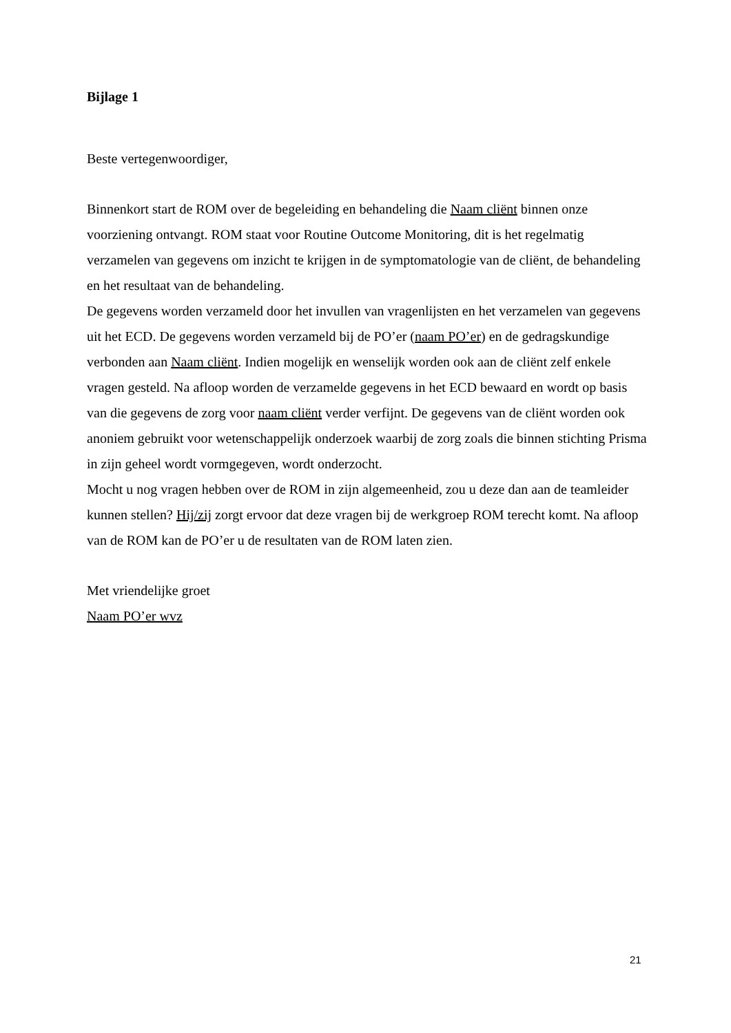Bijlage 1
Beste vertegenwoordiger,
Binnenkort start de ROM over de begeleiding en behandeling die Naam cliënt binnen onze voorziening ontvangt. ROM staat voor Routine Outcome Monitoring, dit is het regelmatig verzamelen van gegevens om inzicht te krijgen in de symptomatologie van de cliënt, de behandeling en het resultaat van de behandeling.
De gegevens worden verzameld door het invullen van vragenlijsten en het verzamelen van gegevens uit het ECD. De gegevens worden verzameld bij de PO’er (naam PO’er) en de gedragskundige verbonden aan Naam cliënt. Indien mogelijk en wenselijk worden ook aan de cliënt zelf enkele vragen gesteld. Na afloop worden de verzamelde gegevens in het ECD bewaard en wordt op basis van die gegevens de zorg voor naam cliënt verder verfijnt. De gegevens van de cliënt worden ook anoniem gebruikt voor wetenschappelijk onderzoek waarbij de zorg zoals die binnen stichting Prisma in zijn geheel wordt vormgegeven, wordt onderzocht.
Mocht u nog vragen hebben over de ROM in zijn algemeenheid, zou u deze dan aan de teamleider kunnen stellen? Hij/zij zorgt ervoor dat deze vragen bij de werkgroep ROM terecht komt. Na afloop van de ROM kan de PO’er u de resultaten van de ROM laten zien.
Met vriendelijke groet
Naam PO’er wvz
21